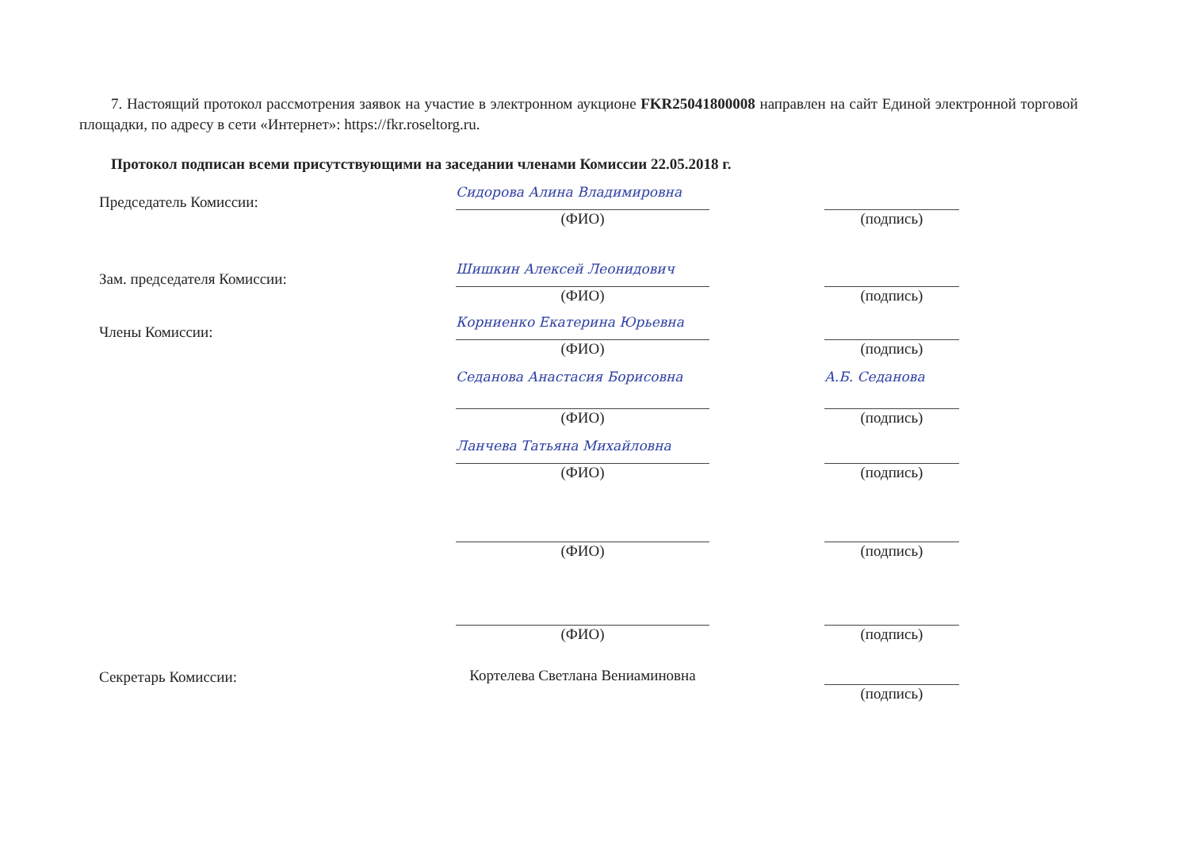7. Настоящий протокол рассмотрения заявок на участие в электронном аукционе FKR25041800008 направлен на сайт Единой электронной торговой площадки, по адресу в сети «Интернет»: https://fkr.roseltorg.ru.
Протокол подписан всеми присутствующими на заседании членами Комиссии 22.05.2018 г.
Председатель Комиссии:
Сидорова Алина Владимировна
(ФИО)
(подпись)
Зам. председателя Комиссии:
Шишкин Алексей Леонидович
(ФИО)
(подпись)
Члены Комиссии:
Корниенко Екатерина Юрьевна
(ФИО)
(подпись)
Седанова Анастасия Борисовна
(ФИО)
А.Б. Седанова
(подпись)
Ланчева Татьяна Михайловна
(ФИО)
(подпись)
(ФИО) (подпись)
(ФИО) (подпись)
Секретарь Комиссии: Кортелева Светлана Вениаминовна
(подпись)